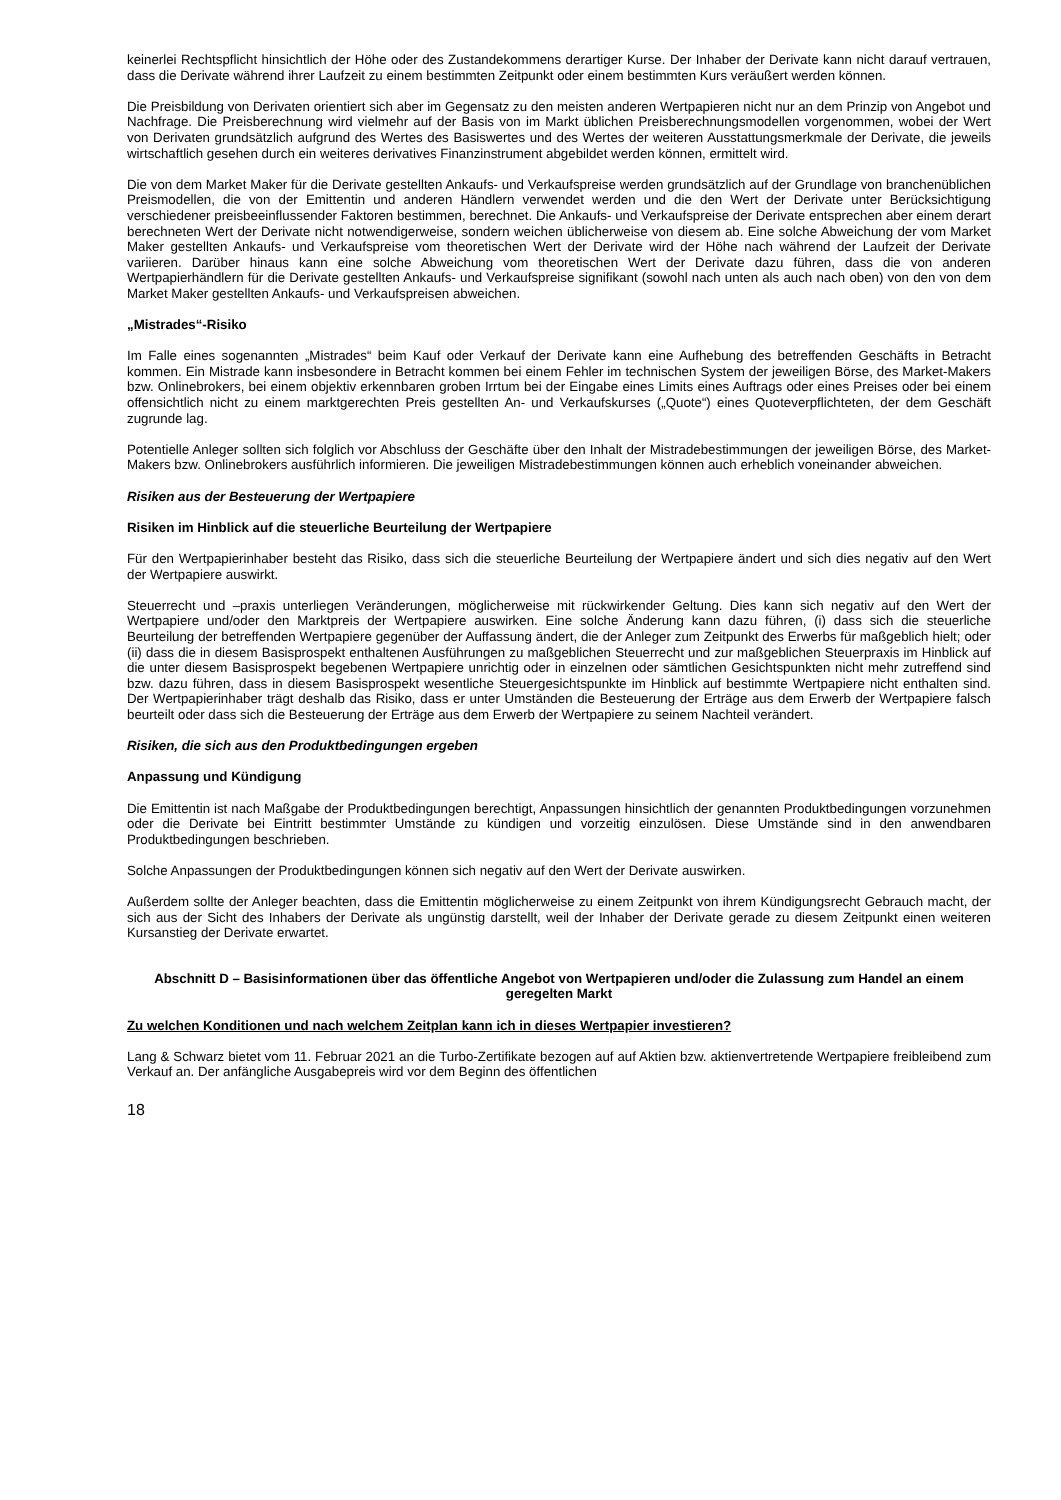keinerlei Rechtspflicht hinsichtlich der Höhe oder des Zustandekommens derartiger Kurse. Der Inhaber der Derivate kann nicht darauf vertrauen, dass die Derivate während ihrer Laufzeit zu einem bestimmten Zeitpunkt oder einem bestimmten Kurs veräußert werden können.
Die Preisbildung von Derivaten orientiert sich aber im Gegensatz zu den meisten anderen Wertpapieren nicht nur an dem Prinzip von Angebot und Nachfrage. Die Preisberechnung wird vielmehr auf der Basis von im Markt üblichen Preisberechnungsmodellen vorgenommen, wobei der Wert von Derivaten grundsätzlich aufgrund des Wertes des Basiswertes und des Wertes der weiteren Ausstattungsmerkmale der Derivate, die jeweils wirtschaftlich gesehen durch ein weiteres derivatives Finanzinstrument abgebildet werden können, ermittelt wird.
Die von dem Market Maker für die Derivate gestellten Ankaufs- und Verkaufspreise werden grundsätzlich auf der Grundlage von branchenüblichen Preismodellen, die von der Emittentin und anderen Händlern verwendet werden und die den Wert der Derivate unter Berücksichtigung verschiedener preisbeeinflussender Faktoren bestimmen, berechnet. Die Ankaufs- und Verkaufspreise der Derivate entsprechen aber einem derart berechneten Wert der Derivate nicht notwendigerweise, sondern weichen üblicherweise von diesem ab. Eine solche Abweichung der vom Market Maker gestellten Ankaufs- und Verkaufspreise vom theoretischen Wert der Derivate wird der Höhe nach während der Laufzeit der Derivate variieren. Darüber hinaus kann eine solche Abweichung vom theoretischen Wert der Derivate dazu führen, dass die von anderen Wertpapierhändlern für die Derivate gestellten Ankaufs- und Verkaufspreise signifikant (sowohl nach unten als auch nach oben) von den von dem Market Maker gestellten Ankaufs- und Verkaufspreisen abweichen.
„Mistrades“-Risiko
Im Falle eines sogenannten „Mistrades“ beim Kauf oder Verkauf der Derivate kann eine Aufhebung des betreffenden Geschäfts in Betracht kommen. Ein Mistrade kann insbesondere in Betracht kommen bei einem Fehler im technischen System der jeweiligen Börse, des Market-Makers bzw. Onlinebrokers, bei einem objektiv erkennbaren groben Irrtum bei der Eingabe eines Limits eines Auftrags oder eines Preises oder bei einem offensichtlich nicht zu einem marktgerechten Preis gestellten An- und Verkaufskurses („Quote“) eines Quoteverpflichteten, der dem Geschäft zugrunde lag.
Potentielle Anleger sollten sich folglich vor Abschluss der Geschäfte über den Inhalt der Mistradebestimmungen der jeweiligen Börse, des Market-Makers bzw. Onlinebrokers ausführlich informieren. Die jeweiligen Mistradebestimmungen können auch erheblich voneinander abweichen.
Risiken aus der Besteuerung der Wertpapiere
Risiken im Hinblick auf die steuerliche Beurteilung der Wertpapiere
Für den Wertpapierinhaber besteht das Risiko, dass sich die steuerliche Beurteilung der Wertpapiere ändert und sich dies negativ auf den Wert der Wertpapiere auswirkt.
Steuerrecht und –praxis unterliegen Veränderungen, möglicherweise mit rückwirkender Geltung. Dies kann sich negativ auf den Wert der Wertpapiere und/oder den Marktpreis der Wertpapiere auswirken. Eine solche Änderung kann dazu führen, (i) dass sich die steuerliche Beurteilung der betreffenden Wertpapiere gegenüber der Auffassung ändert, die der Anleger zum Zeitpunkt des Erwerbs für maßgeblich hielt; oder (ii) dass die in diesem Basisprospekt enthaltenen Ausführungen zu maßgeblichen Steuerrecht und zur maßgeblichen Steuerpraxis im Hinblick auf die unter diesem Basisprospekt begebenen Wertpapiere unrichtig oder in einzelnen oder sämtlichen Gesichtspunkten nicht mehr zutreffend sind bzw. dazu führen, dass in diesem Basisprospekt wesentliche Steuergesichtspunkte im Hinblick auf bestimmte Wertpapiere nicht enthalten sind. Der Wertpapierinhaber trägt deshalb das Risiko, dass er unter Umständen die Besteuerung der Erträge aus dem Erwerb der Wertpapiere falsch beurteilt oder dass sich die Besteuerung der Erträge aus dem Erwerb der Wertpapiere zu seinem Nachteil verändert.
Risiken, die sich aus den Produktbedingungen ergeben
Anpassung und Kündigung
Die Emittentin ist nach Maßgabe der Produktbedingungen berechtigt, Anpassungen hinsichtlich der genannten Produktbedingungen vorzunehmen oder die Derivate bei Eintritt bestimmter Umstände zu kündigen und vorzeitig einzulösen. Diese Umstände sind in den anwendbaren Produktbedingungen beschrieben.
Solche Anpassungen der Produktbedingungen können sich negativ auf den Wert der Derivate auswirken.
Außerdem sollte der Anleger beachten, dass die Emittentin möglicherweise zu einem Zeitpunkt von ihrem Kündigungsrecht Gebrauch macht, der sich aus der Sicht des Inhabers der Derivate als ungünstig darstellt, weil der Inhaber der Derivate gerade zu diesem Zeitpunkt einen weiteren Kursanstieg der Derivate erwartet.
Abschnitt D – Basisinformationen über das öffentliche Angebot von Wertpapieren und/oder die Zulassung zum Handel an einem geregelten Markt
Zu welchen Konditionen und nach welchem Zeitplan kann ich in dieses Wertpapier investieren?
Lang & Schwarz bietet vom 11. Februar 2021 an die Turbo-Zertifikate bezogen auf auf Aktien bzw. aktienvertretende Wertpapiere freibleibend zum Verkauf an. Der anfängliche Ausgabepreis wird vor dem Beginn des öffentlichen
18